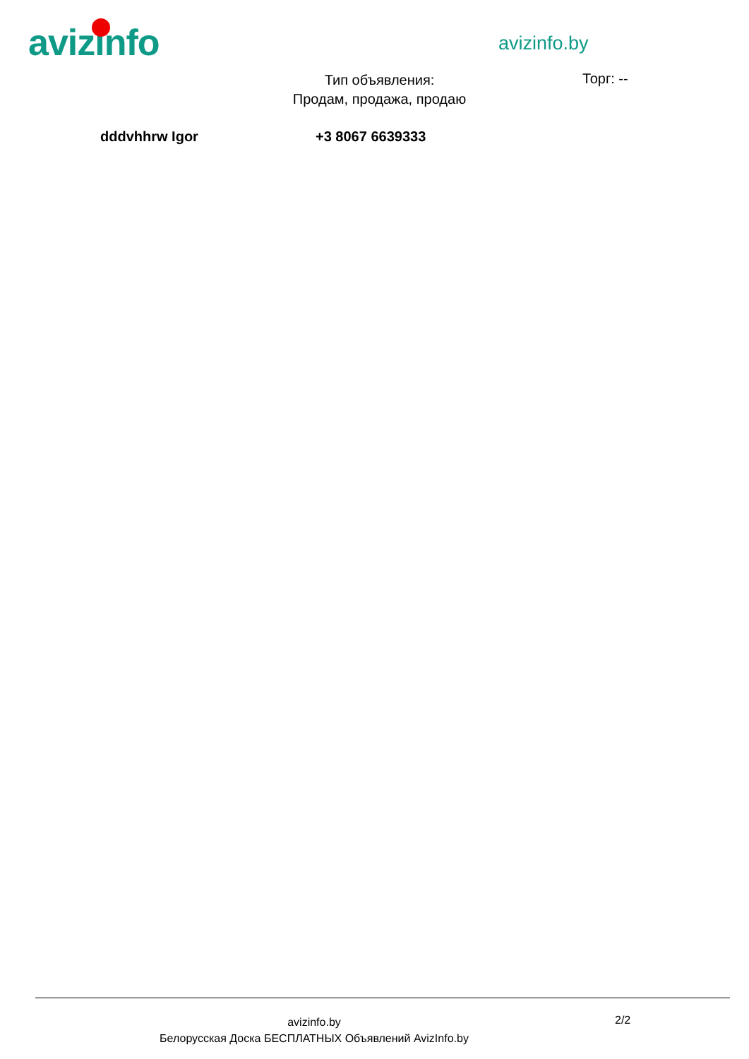avizinfo avizinfo.by
Тип объявления:
Продам, продажа, продаю
Торг: --
dddvhhrw Igor +3 8067 6639333
avizinfo.by
Белорусская Доска БЕСПЛАТНЫХ Объявлений AvizInfo.by
2/2